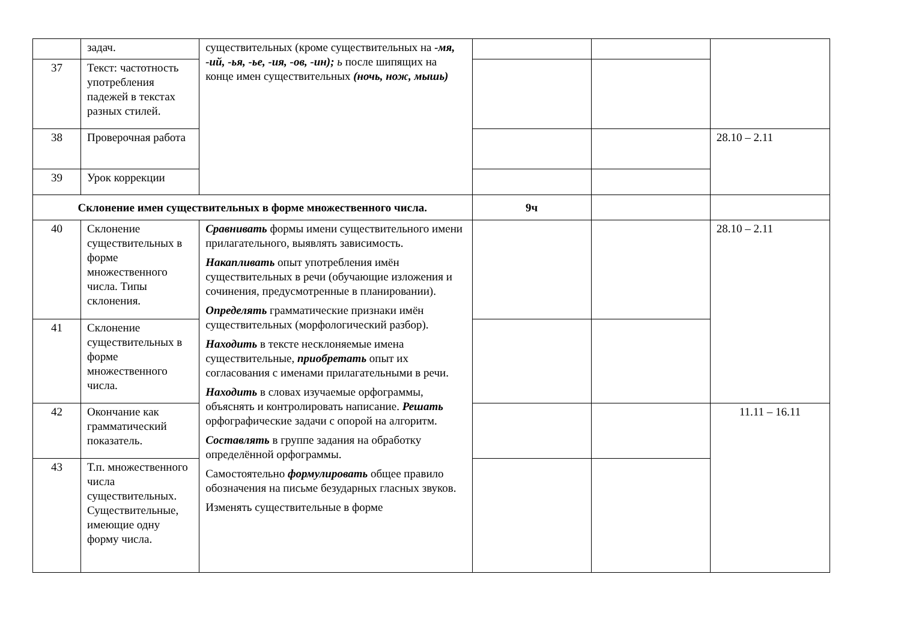| | задач. | существительных (кроме существительных на -мя, -ий, -ья, -ье, -ия, -ов, -ин); ь после шипящих на конце имен существительных (ночь, нож, мышь) | | | |
| 37 | Текст: частотность употребления падежей в текстах разных стилей. | | | | |
| 38 | Проверочная работа | | | | 28.10 – 2.11 |
| 39 | Урок коррекции | | | | |
| Склонение имен существительных в форме множественного числа. | | | 9ч | | |
| 40 | Склонение существительных в форме множественного числа. Типы склонения. | Сравнивать формы имени существительного имени прилагательного, выявлять зависимость. Накапливать опыт употребления имён существительных в речи (обучающие изложения и сочинения, предусмотренные в планировании). Определять грамматические признаки имён существительных (морфологический разбор). Находить в тексте несклоняемые имена существительные, приобретать опыт их согласования с именами прилагательными в речи. Находить в словах изучаемые орфограммы, объяснять и контролировать написание. Решать орфографические задачи с опорой на алгоритм. Составлять в группе задания на обработку определённой орфограммы. Самостоятельно формулировать общее правило обозначения на письме безударных гласных звуков. Изменять существительные в форме | | | 28.10 – 2.11 |
| 41 | Склонение существительных в форме множественного числа. | | | | |
| 42 | Окончание как грамматический показатель. | | | | 11.11 – 16.11 |
| 43 | Т.п. множественного числа существительных. Существительные, имеющие одну форму числа. | | | | |